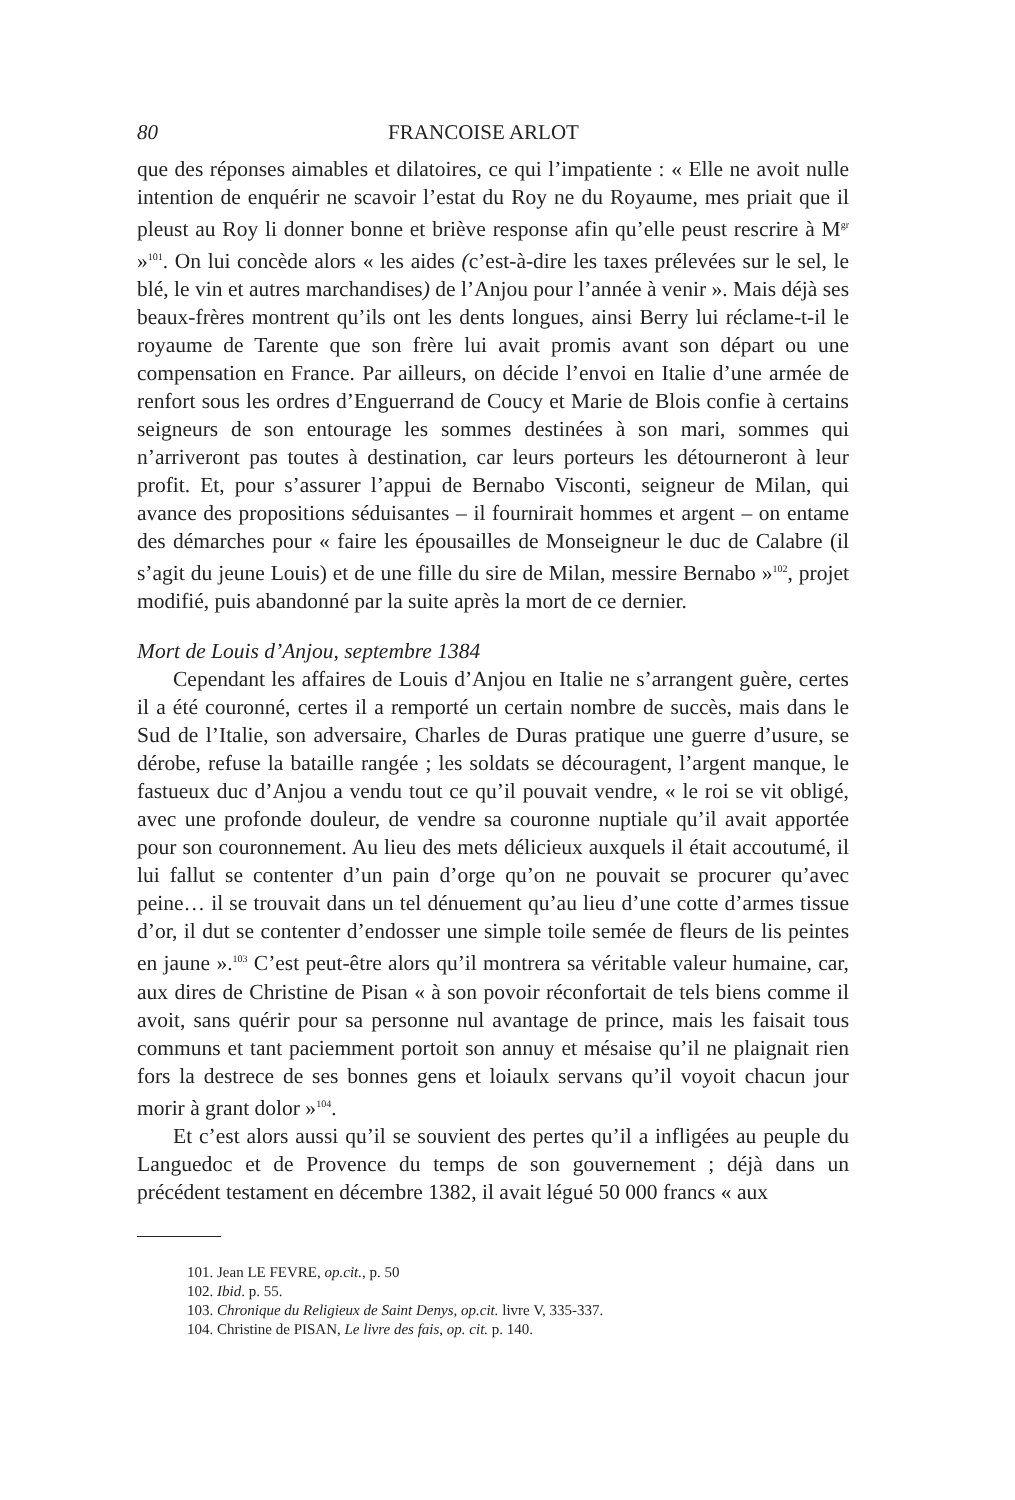80 FRANCOISE ARLOT
que des réponses aimables et dilatoires, ce qui l’impatiente : « Elle ne avoit nulle intention de enquérir ne scavoir l’estat du Roy ne du Royaume, mes priait que il pleust au Roy li donner bonne et briève response afin qu’elle peust rescrire à M<sup>gr</sup> »<sup>101</sup>. On lui concède alors « les aides (c’est-à-dire les taxes prélevées sur le sel, le blé, le vin et autres marchandises) de l’Anjou pour l’année à venir ». Mais déjà ses beaux-frères montrent qu’ils ont les dents longues, ainsi Berry lui réclame-t-il le royaume de Tarente que son frère lui avait promis avant son départ ou une compensation en France. Par ailleurs, on décide l’envoi en Italie d’une armée de renfort sous les ordres d’Enguerrand de Coucy et Marie de Blois confie à certains seigneurs de son entourage les sommes destinées à son mari, sommes qui n’arriveront pas toutes à destination, car leurs porteurs les détourneront à leur profit. Et, pour s’assurer l’appui de Bernabo Visconti, seigneur de Milan, qui avance des propositions séduisantes – il fournirait hommes et argent – on entame des démarches pour « faire les épousailles de Monseigneur le duc de Calabre (il s’agit du jeune Louis) et de une fille du sire de Milan, messire Bernabo »<sup>102</sup>, projet modifié, puis abandonné par la suite après la mort de ce dernier.
Mort de Louis d’Anjou, septembre 1384
Cependant les affaires de Louis d’Anjou en Italie ne s’arrangent guère, certes il a été couronné, certes il a remporté un certain nombre de succès, mais dans le Sud de l’Italie, son adversaire, Charles de Duras pratique une guerre d’usure, se dérobe, refuse la bataille rangée ; les soldats se découragent, l’argent manque, le fastueux duc d’Anjou a vendu tout ce qu’il pouvait vendre, « le roi se vit obligé, avec une profonde douleur, de vendre sa couronne nuptiale qu’il avait apportée pour son couronnement. Au lieu des mets délicieux auxquels il était accoutumé, il lui fallut se contenter d’un pain d’orge qu’on ne pouvait se procurer qu’avec peine… il se trouvait dans un tel dénuement qu’au lieu d’une cotte d’armes tissue d’or, il dut se contenter d’endosser une simple toile semée de fleurs de lis peintes en jaune ».<sup>103</sup> C’est peut-être alors qu’il montrera sa véritable valeur humaine, car, aux dires de Christine de Pisan « à son povoir réconfortait de tels biens comme il avoit, sans quérir pour sa personne nul avantage de prince, mais les faisait tous communs et tant paciemment portoit son annuy et mésaise qu’il ne plaignait rien fors la destrece de ses bonnes gens et loiaulx servans qu’il voyoit chacun jour morir à grant dolor »<sup>104</sup>.
Et c’est alors aussi qu’il se souvient des pertes qu’il a infligées au peuple du Languedoc et de Provence du temps de son gouvernement ; déjà dans un précédent testament en décembre 1382, il avait légué 50 000 francs « aux
101. Jean LE FEVRE, op.cit., p. 50
102. Ibid. p. 55.
103. Chronique du Religieux de Saint Denys, op.cit. livre V, 335-337.
104. Christine de PISAN, Le livre des fais, op. cit. p. 140.